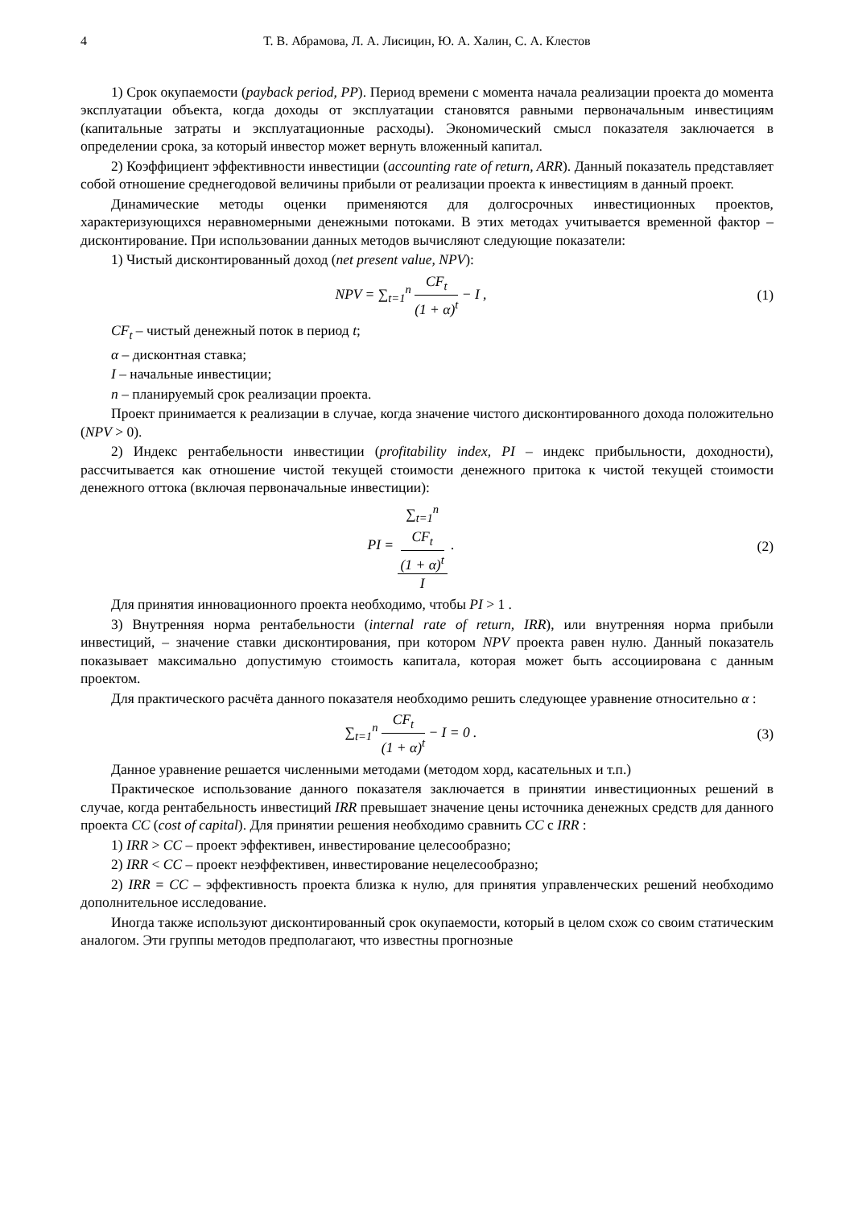4 Т. В. Абрамова, Л. А. Лисицин, Ю. А. Халин, С. А. Клестов
1) Срок окупаемости (payback period, PP). Период времени с момента начала реализации проекта до момента эксплуатации объекта, когда доходы от эксплуатации становятся равными первоначальным инвестициям (капитальные затраты и эксплуатационные расходы). Экономический смысл показателя заключается в определении срока, за который инвестор может вернуть вложенный капитал.
2) Коэффициент эффективности инвестиции (accounting rate of return, ARR). Данный показатель представляет собой отношение среднегодовой величины прибыли от реализации проекта к инвестициям в данный проект.
Динамические методы оценки применяются для долгосрочных инвестиционных проектов, характеризующихся неравномерными денежными потоками. В этих методах учитывается временной фактор – дисконтирование. При использовании данных методов вычисляют следующие показатели:
1) Чистый дисконтированный доход (net present value, NPV):
NPV = ∑<sub>t=1</sub><sup>n</sup> CF<sub>t</sub> (1 + α)<sup>t</sup> − I , (1)
CF<sub>t</sub> – чистый денежный поток в период t;
α – дисконтная ставка;
I – начальные инвестиции;
n – планируемый срок реализации проекта.
Проект принимается к реализации в случае, когда значение чистого дисконтированного дохода положительно (NPV > 0).
2) Индекс рентабельности инвестиции (profitability index, PI – индекс прибыльности, доходности), рассчитывается как отношение чистой текущей стоимости денежного притока к чистой текущей стоимости денежного оттока (включая первоначальные инвестиции):
PI = ∑<sub>t=1</sub><sup>n</sup>
CF<sub>t</sub>
(1 + α)<sup>t</sup> I .
(2)
Для принятия инновационного проекта необходимо, чтобы PI > 1 .
3) Внутренняя норма рентабельности (internal rate of return, IRR), или внутренняя норма прибыли инвестиций, – значение ставки дисконтирования, при котором NPV проекта равен нулю. Данный показатель показывает максимально допустимую стоимость капитала, которая может быть ассоциирована с данным проектом.
Для практического расчёта данного показателя необходимо решить следующее уравнение относительно α :
∑<sub>t=1</sub><sup>n</sup> CF<sub>t</sub> (1 + α)<sup>t</sup> − I = 0 . (3)
Данное уравнение решается численными методами (методом хорд, касательных и т.п.)
Практическое использование данного показателя заключается в принятии инвестиционных решений в случае, когда рентабельность инвестиций IRR превышает значение цены источника денежных средств для данного проекта CC (cost of capital). Для принятии решения необходимо сравнить CC с IRR :
1) IRR > CC – проект эффективен, инвестирование целесообразно;
2) IRR < CC – проект неэффективен, инвестирование нецелесообразно;
2) IRR = CC – эффективность проекта близка к нулю, для принятия управленческих решений необходимо дополнительное исследование.
Иногда также используют дисконтированный срок окупаемости, который в целом схож со своим статическим аналогом. Эти группы методов предполагают, что известны прогнозные